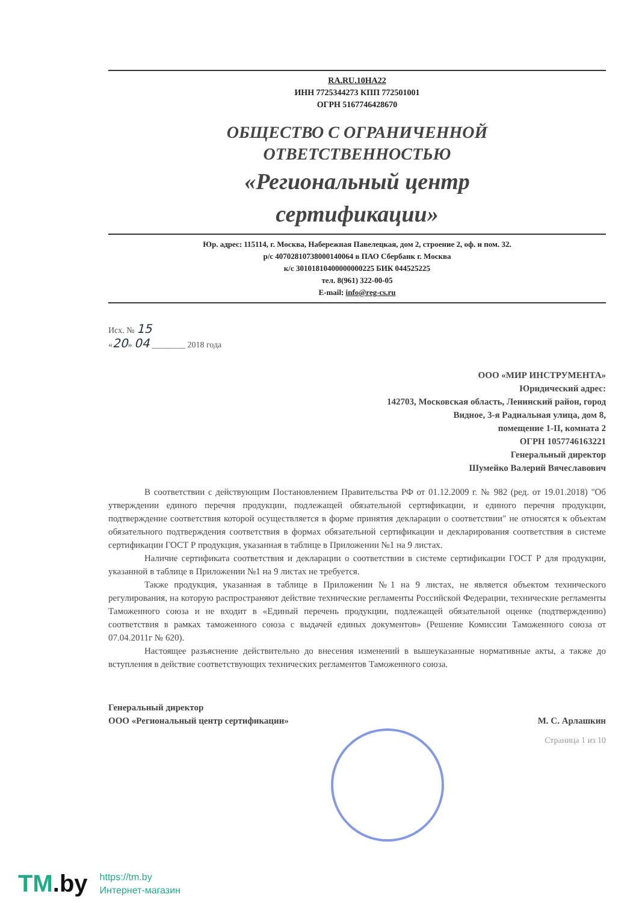RA.RU.10НА22
ИНН 7725344273 КПП 772501001
ОГРН 5167746428670
ОБЩЕСТВО С ОГРАНИЧЕННОЙ
ОТВЕТСТВЕННОСТЬЮ
«Региональный центр
сертификации»
Юр. адрес: 115114, г. Москва, Набережная Павелецкая, дом 2, строение 2, оф. и пом. 32.
р/с 40702810738000140064 в ПАО Сбербанк г. Москва
к/с 30101810400000000225 БИК 044525225
тел. 8(961) 322-00-05
E-mail: info@reg-cs.ru
Исх. № 15
«20» 04 ________ 2018 года
ООО «МИР ИНСТРУМЕНТА»
Юридический адрес:
142703, Московская область, Ленинский район, город
Видное, 3-я Радиальная улица, дом 8,
помещение 1-II, комната 2
ОГРН 1057746163221
Генеральный директор
Шумейко Валерий Вячеславович
В соответствии с действующим Постановлением Правительства РФ от 01.12.2009 г. № 982 (ред. от 19.01.2018) "Об утверждении единого перечня продукции, подлежащей обязательной сертификации, и единого перечня продукции, подтверждение соответствия которой осуществляется в форме принятия декларации о соответствии" не относятся к объектам обязательного подтверждения соответствия в формах обязательной сертификации и декларирования соответствия в системе сертификации ГОСТ Р продукция, указанная в таблице в Приложении №1 на 9 листах.
Наличие сертификата соответствия и декларации о соответствии в системе сертификации ГОСТ Р для продукции, указанной в таблице в Приложении №1 на 9 листах не требуется.
Также продукция, указанная в таблице в Приложении №1 на 9 листах, не является объектом технического регулирования, на которую распространяют действие технические регламенты Российской Федерации, технические регламенты Таможенного союза и не входит в «Единый перечень продукции, подлежащей обязательной оценке (подтверждению) соответствия в рамках таможенного союза с выдачей единых документов» (Решение Комиссии Таможенного союза от 07.04.2011г № 620).
Настоящее разъяснение действительно до внесения изменений в вышеуказанные нормативные акты, а также до вступления в действие соответствующих технических регламентов Таможенного союза.
Генеральный директор
ООО «Региональный центр сертификации»
М. С. Арлашкин
Страница 1 из 10
TM.by
https://tm.by
Интернет-магазин